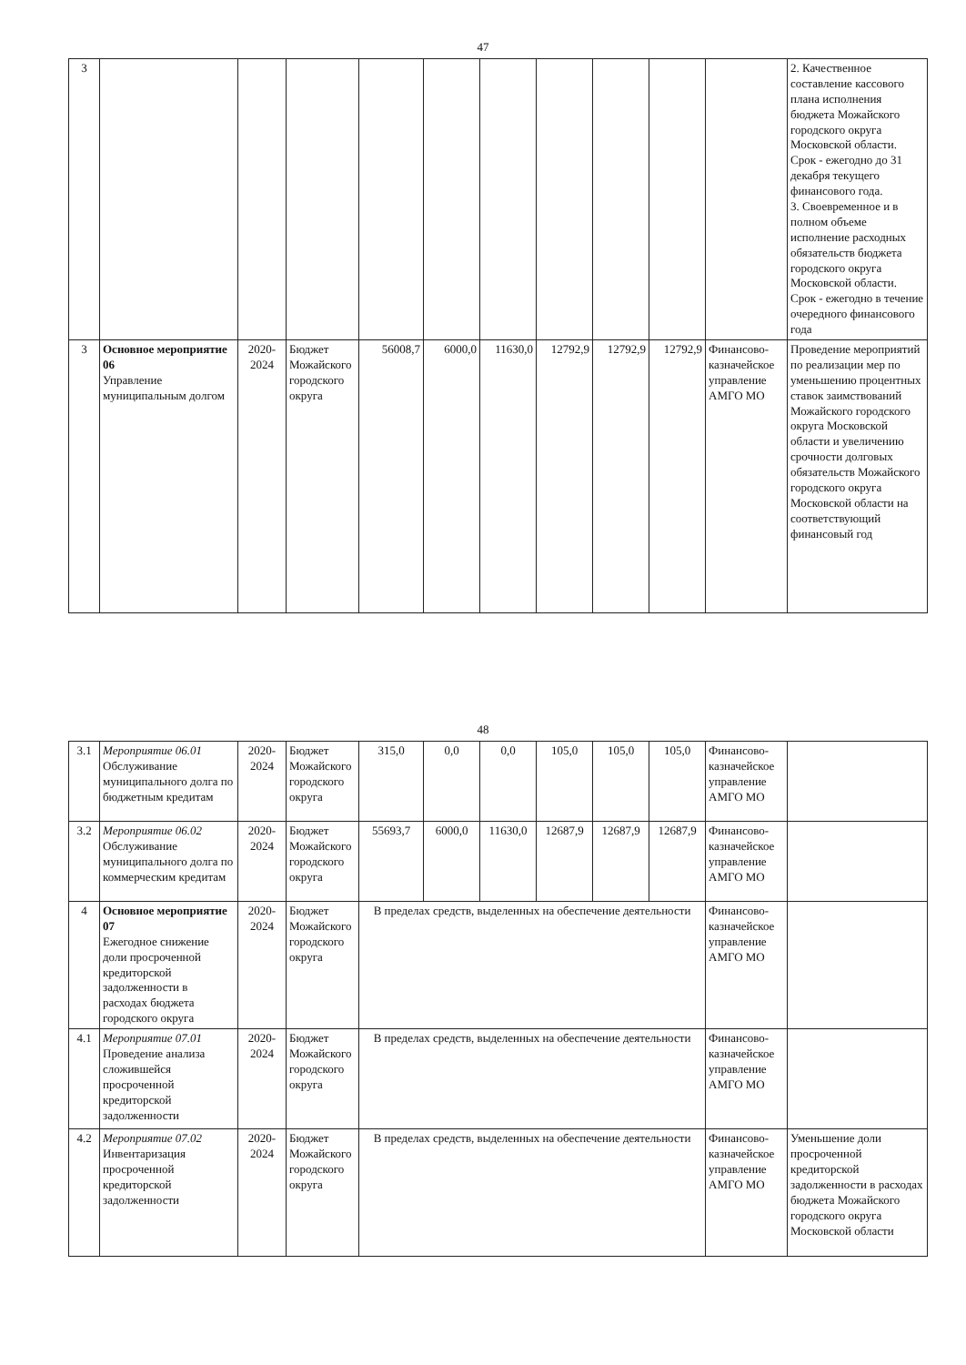47
| 3 | | | | | | | | | | | 2. Качественное составление кассового плана исполнения бюджета Можайского городского округа Московской области. Срок - ежегодно до 31 декабря текущего финансового года. 3. Своевременное и в полном объеме исполнение расходных обязательств бюджета городского округа Московской области. Срок - ежегодно в течение очередного финансового года |
| 3 | Основное мероприятие 06 Управление муниципальным долгом | 2020-2024 | Бюджет Можайского городского округа | 56008,7 | 6000,0 | 11630,0 | 12792,9 | 12792,9 | 12792,9 | Финансово-казначейское управление АМГО МО | Проведение мероприятий по реализации мер по уменьшению процентных ставок заимствований Можайского городского округа Московской области и увеличению срочности долговых обязательств Можайского городского округа Московской области на соответствующий финансовый год |
48
| 3.1 | Мероприятие 06.01 Обслуживание муниципального долга по бюджетным кредитам | 2020-2024 | Бюджет Можайского городского округа | 315,0 | 0,0 | 0,0 | 105,0 | 105,0 | 105,0 | Финансово-казначейское управление АМГО МО | |
| 3.2 | Мероприятие 06.02 Обслуживание муниципального долга по коммерческим кредитам | 2020-2024 | Бюджет Можайского городского округа | 55693,7 | 6000,0 | 11630,0 | 12687,9 | 12687,9 | 12687,9 | Финансово-казначейское управление АМГО МО | |
| 4 | Основное мероприятие 07 Ежегодное снижение доли просроченной кредиторской задолженности в расходах бюджета городского округа | 2020-2024 | Бюджет Можайского городского округа | В пределах средств, выделенных на обеспечение деятельности | | | | | | Финансово-казначейское управление АМГО МО | |
| 4.1 | Мероприятие 07.01 Проведение анализа сложившейся просроченной кредиторской задолженности | 2020-2024 | Бюджет Можайского городского округа | В пределах средств, выделенных на обеспечение деятельности | | | | | | Финансово-казначейское управление АМГО МО | |
| 4.2 | Мероприятие 07.02 Инвентаризация просроченной кредиторской задолженности | 2020-2024 | Бюджет Можайского городского округа | В пределах средств, выделенных на обеспечение деятельности | | | | | | Финансово-казначейское управление АМГО МО | Уменьшение доли просроченной кредиторской задолженности в расходах бюджета Можайского городского округа Московской области |